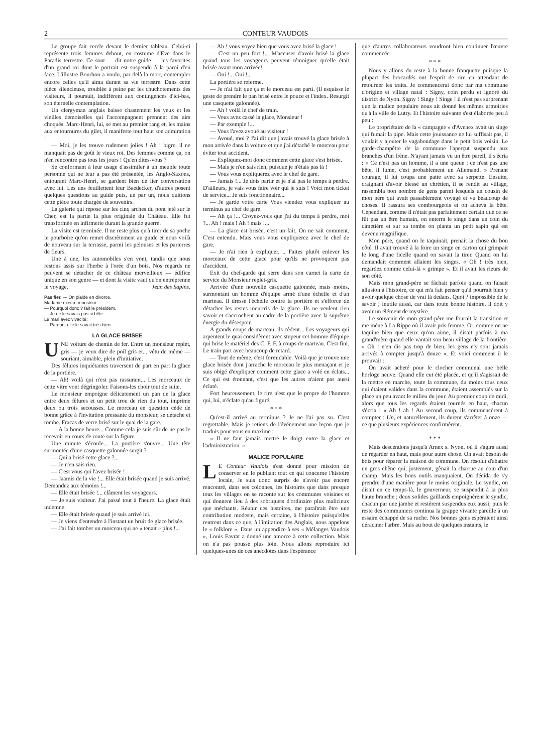2 CONTEUR VAUDOIS
Le groupe fait cercle devant le dernier tableau. Celui-ci représente trois femmes debout, en costume d'Eve dans le Paradis terrestre. Ce sont — dit notre guide — les favorites d'un grand roi dont le portrait est suspendu à la paroi d'en face. L'illustre Bourbon a voulu, par delà la mort, contempler encore celles qu'il aima durant sa vie terrestre. Dans cette pièce silencieuse, troublée à peine par les chuchotements des visiteurs, il poursuit, indifférent aux contingences d'ici-bas, son éternelle contemplation.
Un clergyman anglais baisse chastement les yeux et les vieilles demoiselles qui l'accompagnent prennent des airs choqués. Marc-Henri, lui, se met au premier rang et, les mains aux entournures du gilet, il manifeste tout haut son admiration :
— Moi, je les trouve rudement jolies ! Ah ! bigre, il ne manquait pas de goût le vieux roi. Des femmes comme ça, on n'en rencontre pas tous les jours ! Qu'en dites-vous ?
Se conformant à leur usage d'assimiler à un meuble toute personne qui ne leur a pas été présentée, les Anglo-Saxons, entourant Marc-Henri, se gardent bien de lier conversation avec lui. Les uns feuillettent leur Baedecker, d'autres posent quelques questions au guide puis, un par un, nous quittons cette pièce toute chargée de souvenirs.
La galerie qui repose sur les cinq arches du pont jeté sur le Cher, est la partie la plus originale du Château. Elle fut transformée en infirmerie durant la grande guerre.
La visite est terminée. Il ne reste plus qu'à tirer de sa poche le pourboire qu'on remet discrètement au guide et nous voilà de nouveau sur la terrasse, parmi les pelouses et les parterres de fleurs.
Une à une, les automobiles s'en vont, tandis que nous restons assis sur l'herbe à l'orée d'un bois. Nos regards ne peuvent se détacher de ce château merveilleux — édifice unique en son genre — et dont la visite vaut qu'on entreprenne le voyage. Jean des Sapins.
Pas fier. — On plaide en divorce.
Madame exècre monsieur.
— Pourquoi donc ? fait le président.
— Je ne le savais pas si bête.
Le mari avec vivacité:
— Pardon, elle le savait très bien
LA GLACE BRISEE
UNE voiture de chemin de fer. Entre un monsieur replet, gris — je veux dire de poil gris et... vêtu de même — souriant, aimable, plein d'initiative.
Des fêlures inquiétantes traversent de part en part la glace de la portière.
— Ah! voilà qui n'est pas rassurant... Les morceaux de cette vitre vont dégringoler. Faisons-les choir tout de suite.
Le monsieur empoigne délicatement un pan de la glace entre deux fêlures et un petit trou de rien du tout, imprime deux ou trois secousses. Le morceau en question cède de bonne grâce à l'invitation pressante du monsieur, se détache et tombe. Fracas de verre brisé sur le quai de la gare.
— A la bonne heure... Comme cela je suis sûr de ne pas le recevoir en cours de route sur la figure.
Une minute s'écoule... La portière s'ouvre... Une tête surmontée d'une casquette galonnée surgit ?
— Qui a brisé cette glace ?...
— Je n'en sais rien.
— C'est vous qui l'avez brisée !
— Jaamis de la vie !... Elle était brisée quand je suis arrivé. Demandez aux témoins !...
— Elle était brisée !... clâment les voyageurs.
— Je suis visiteur. J'ai passé tout à l'heure. La glace était indemne.
— Elle était brisée quand je suis arrivé ici.
— Je viens d'entendre à l'instant un bruit de glace brisée.
— J'ai fait tomber un morceau qui ne « tenait » plus !...
— Ah ! vous voyez bien que vous avez brisé la glace !
— C'est un peu fort !... M'accuser d'avoir brisé la glace quand tous les voyageurs peuvent témoigner qu'elle était brisée avant mon arrivée!
— Oui !... Oui !...
La portière se referme.
— Je n'ai fait que ça et le morceau est parti. (Il esquisse le geste de prendre le pan brisé entre le pouce et l'index. Resurgit une casquette galonnée).
— Ah ! voilà le chef de train.
— Vous avez cassé la glace, Monsieur !
— Par exemple !...
— Vous l'avez avoué au visiteur !
— Avoué, moi ? J'ai dit que j'avais trouvé la glace brisée à mon arrivée dans la voiture et que j'ai détaché le morceau pour éviter tout accident.
— Expliquez-moi donc comment cette glace s'est brisée.
— Mais je n'en sais rien, puisque je n'étais pas là !
— Vous vous expliquerez avec le chef de gare.
— Jamais !... Je dois partir et je n'ai pas le temps à perdre. D'ailleurs, je vais vous faire voir qui je suis ! Voici mon ticket de service... Je suis fonctionnaire...
— Je garde votre carte Vous viendez vous expliquer au terminus au chef de gare.
— Ah ça !... Croyez-vous que j'ai du temps à perdre, moi ?... Ah ! mais ! Ah ! mais !...
— La glace est brisée, c'est un fait. On ne sait comment. C'est entendu. Mais vous vous expliquerez avec le chef de gare.
— Je n'ai rien à expliquer. .. Faites plutôt enlever les morceaux de cette glace pour qu'ils ne provoquent pas d'accident.
Exit du chef-garde qui serre dans son carnet la carte de service du Monsieur replet-gris.
Arrivée d'une nouvelle casquette galonnée, mais moins, surmontant un homme d'équipe armé d'une échelle et d'un marteau. Il dresse l'échelle contre la portière et s'efforce de détacher les restes meurtris de la glace. Ils ne veulent rien savoir et s'accrochent au cadre de la portière avec la suprême énergie du désespoir.
A grands coups de marteau, ils cèdent... Les voyageurs qui arpentent le quai considèrent avec stupeur cet homme d'équipe qui brise le matériel des C. F. F. à coups de marteau. C'est fini. Le train part avec beaucoup de retard.
— Tout de même, c'est formidable. Voilà que je trouve une glace brisée dont j'arrache le morceau le plus menaçant et je suis obigé d'expliquer comment cette glace a volé en éclats... Ce qui est étonnant, c'est que les autres n'aient pas aussi éclaté.
Fort heureusement, le rire n'est que le propre de l'homme qui, lui, n'éclate qu'au figuré.
* * *
Qu'est-il arrivé au terminus ? Je ne l'ai pas su. C'est regrettable. Mais je retiens de l'événement une leçon que je traduis pour vous en maxime :
« Il ne faut jamais mettre le doigt entre la glace et l'administration. »
MALICE POPULAIRE
LE Conteur Vaudois s'est donné pour mission de conserver en le publiant tout ce qui concerne l'histoire locale, Je suis donc surpris de n'avoir pas encore rencontré, dans ses colonnes, les histoires que dans presque tous les villages on se raconte sur les communes voisines et qui donnent lieu à des sobriquets d'ordinaire plus malicieux que méchants. Réunir ces histoires, me paraîtrait être une contribution modeste, mais certaine, à l'histoire puisqu'elles rentrent dans ce que, à l'imitation des Anglais, nous appelons le « folklore ». Dans un appendice à ses « Mélanges Vaudois », Louis Favrat a donné une amorce à cette collection. Mais on n'a pas poussé plus loin. Nous allons reproduire ici quelques-unes de ces anecdotes dans l'espérance
que d'autres collaborateurs voudront bien continuer l'œuvre commencée.
* * *
Nous y allons du reste à la bonne franquette puisque la plupart des brocardés ont l'esprit de rire en attendant de retourner les traits. Je commencerai donc par ma commune d'origine et village natal : Signy, coin perdu et ignoré du district de Nyon. Signy ! Singy ! Singe ! il n'est pas surprenant que la malice populaire nous ait donné les mêmes armoiries qu'à la ville de Lutry. Et l'histoire suivante s'est élaborée peu à peu :
Le propriétaire de la « campagne » d'Avenex avait un singe qui fumait la pipe. Mais cette jouissance ne lui suffisait pas, il voulait y ajouter le vagabondage dans le petit bois voisin. Le garde-champêtre de la commune l'aperçut suspendu aux branches d'un frêne. N'ayant jamais vu un être pareil, il s'écria : « Ce n'est pas un homme, il a une queue ; ce n'est pas une bête, il fume, c'est probablement un Allemand. » Prenant courage, il lui coupa une patte avec sa serpette. Ensuite, craignant d'avoir blessé un chrétien, il se rendit au village, rassembla bon nombre de gens parmi lesquels un cousin de mon père qui avait passablement voyagé et vu beaucoup de choses. Il rassura ses combourgeois et on acheva la bête. Cependant, comme il n'était pas parfaitement certain que ce ne fût pas un être humain, on enterra le singe dans un coin du cimetière et sur sa tombe on planta un petit sapin qui est devenu magnifique.
Mon père, quand on le taquinait, prenait la chose du bon côté. Il avait trouvé à la foire un singe en carton qui grimpait le long d'une ficelle quand on savait la tirer. Quand on lui demandait comment allaient les singes. « Oh ! très bien, regardez comme celui-là « grimpe ». Et il avait les rieurs de son côté.
Mais mon grand-père se fâchait parfois quand on faisait allusion à l'histoire, ce qui m'a fait penser qu'il pourrait bien y avoir quelque chose de vrai là dedans. Quoi ? impossible de le savoir ; inutile aussi, car dans toute bonne histoire, il doit y avoir un élément de mystère.
Le souvenir de mon grand-père me fournit la transition et me mène à La Rippe où il avait pris femme. Or, comme on ne taquine bien que ceux qu'on aime, il disait parfois à ma grand'mère quand elle vantait son beau village de la frontière. « Oh ! n'en dis pas trop de bien, les gens n'y sont jamais arrivés à compter jusqu'à douze ». Et voici comment il le prouvait :
On avait acheté pour le clocher communal une belle horloge neuve. Quand elle eut été placée, et qu'il s'agissait de la mettre en marche, toute la commune, du moins tous ceux qui étaient valides dans la commune, étaient assemblés sur la place un peu avant le milieu du jour. Au premier coup de midi, alors que tous les regards étaient tournés en haut, chacun s'écria : « Ah ! ah ! Au second coup, ils commencèrent à compter : Un, et naturellement, ils durent s'arrêter à onze — ce que plusieurs expériences confirmèrent.
* * *
Mais descendons jusqu'à Arnex s. Nyon, où il s'agira aussi de regarder en haut, mais pour autre chose. On avait besoin de bois pour réparer la maison de commune. On résolut d'abattre un gros chêne qui, justement, gênait la charrue au coin d'un champ. Mais les bons outils manquaient. On décida de s'y prendre d'une manière pour le moins originale. Le syndic, on disait en ce temps-là, le gouverneur, se suspendit à la plus haute branche ; deux solides gaillards empoignèrent le syndic, chacun par une jambe et restèrent suspendus eux aussi; puis le reste des communiers continua la grappe vivante pareille à un essaim échappé de sa ruche. Nos bonnes gens espéraient ainsi déraciner l'arbre. Mais au bout de quelques instants, le